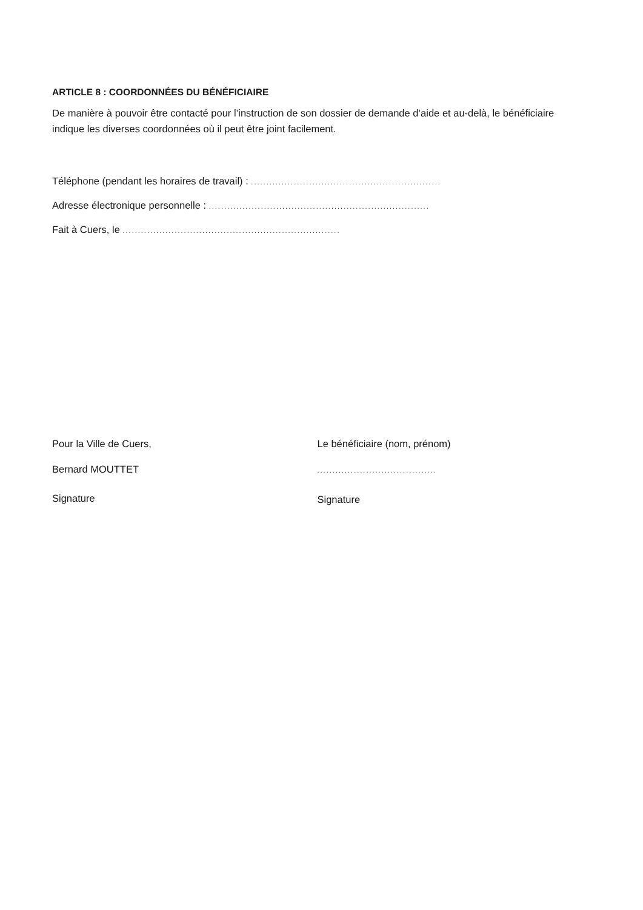ARTICLE 8 : COORDONNÉES DU BÉNÉFICIAIRE
De manière à pouvoir être contacté pour l’instruction de son dossier de demande d’aide et au-delà, le bénéficiaire indique les diverses coordonnées où il peut être joint facilement.
Téléphone (pendant les horaires de travail) : ..............................................................
Adresse électronique personnelle : ........................................................................
Fait à Cuers, le .......................................................................
Pour la Ville de Cuers,
Bernard MOUTTET
Signature
Le bénéficiaire (nom, prénom)
.......................................
Signature